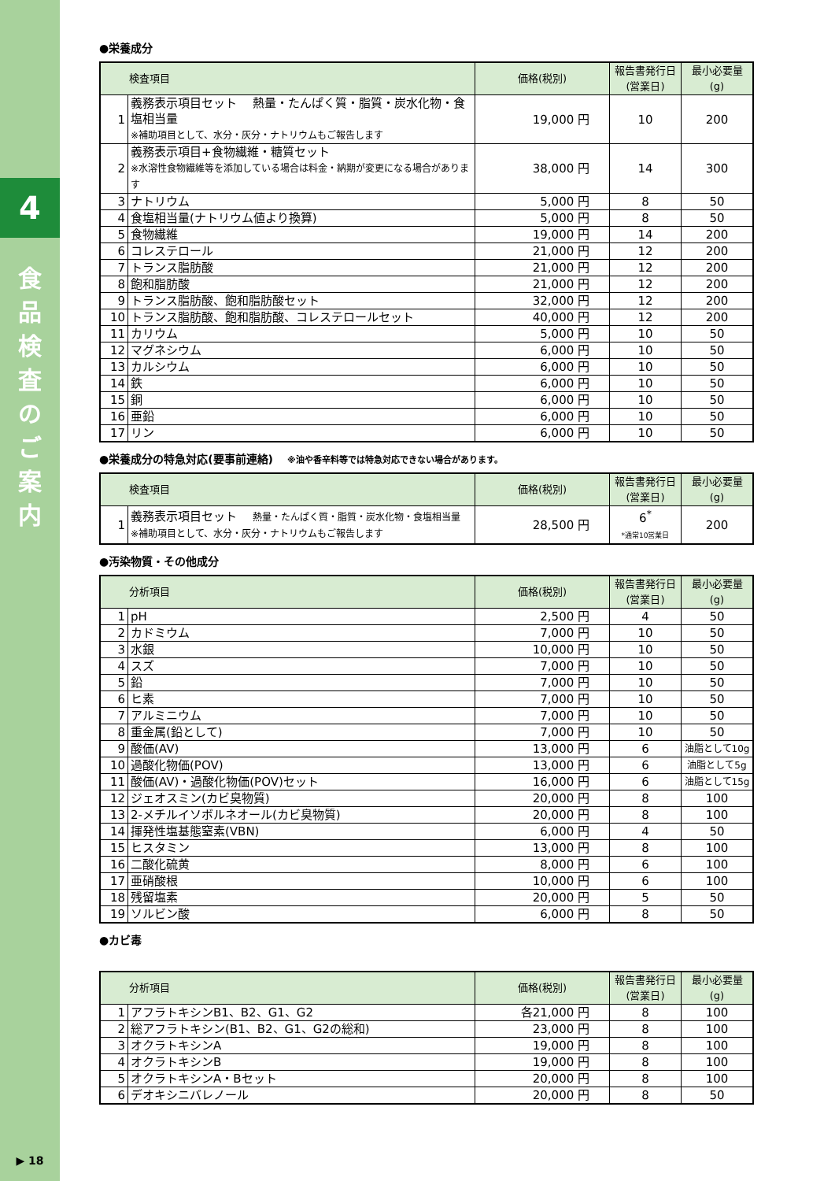4
食
品
検
査
の
ご
案
内
▶ 18
●栄養成分
| 検査項目 | | 価格(税別) | 報告書発行日 (営業日) | 最小必要量 (g) |
| --- | --- | --- | --- | --- |
| 1 | 義務表示項目セット 熱量・たんぱく質・脂質・炭水化物・食塩相当量 ※補助項目として、水分・灰分・ナトリウムもご報告します | 19,000 円 | 10 | 200 |
| 2 | 義務表示項目+食物繊維・糖質セット ※水溶性食物繊維等を添加している場合は料金・納期が変更になる場合があります | 38,000 円 | 14 | 300 |
| 3 | ナトリウム | 5,000 円 | 8 | 50 |
| 4 | 食塩相当量(ナトリウム値より換算) | 5,000 円 | 8 | 50 |
| 5 | 食物繊維 | 19,000 円 | 14 | 200 |
| 6 | コレステロール | 21,000 円 | 12 | 200 |
| 7 | トランス脂肪酸 | 21,000 円 | 12 | 200 |
| 8 | 飽和脂肪酸 | 21,000 円 | 12 | 200 |
| 9 | トランス脂肪酸、飽和脂肪酸セット | 32,000 円 | 12 | 200 |
| 10 | トランス脂肪酸、飽和脂肪酸、コレステロールセット | 40,000 円 | 12 | 200 |
| 11 | カリウム | 5,000 円 | 10 | 50 |
| 12 | マグネシウム | 6,000 円 | 10 | 50 |
| 13 | カルシウム | 6,000 円 | 10 | 50 |
| 14 | 鉄 | 6,000 円 | 10 | 50 |
| 15 | 銅 | 6,000 円 | 10 | 50 |
| 16 | 亜鉛 | 6,000 円 | 10 | 50 |
| 17 | リン | 6,000 円 | 10 | 50 |
●栄養成分の特急対応(要事前連絡) ※油や香辛料等では特急対応できない場合があります。
| 検査項目 | | 価格(税別) | 報告書発行日 (営業日) | 最小必要量 (g) |
| --- | --- | --- | --- | --- |
| 1 | 義務表示項目セット 熱量・たんぱく質・脂質・炭水化物・食塩相当量 ※補助項目として、水分・灰分・ナトリウムもご報告します | 28,500 円 | 6<sup>*</sup> *通常10営業日 | 200 |
●汚染物質・その他成分
| 分析項目 | | 価格(税別) | 報告書発行日 (営業日) | 最小必要量 (g) |
| --- | --- | --- | --- | --- |
| 1 | pH | 2,500 円 | 4 | 50 |
| 2 | カドミウム | 7,000 円 | 10 | 50 |
| 3 | 水銀 | 10,000 円 | 10 | 50 |
| 4 | スズ | 7,000 円 | 10 | 50 |
| 5 | 鉛 | 7,000 円 | 10 | 50 |
| 6 | ヒ素 | 7,000 円 | 10 | 50 |
| 7 | アルミニウム | 7,000 円 | 10 | 50 |
| 8 | 重金属(鉛として) | 7,000 円 | 10 | 50 |
| 9 | 酸価(AV) | 13,000 円 | 6 | 油脂として10g |
| 10 | 過酸化物価(POV) | 13,000 円 | 6 | 油脂として5g |
| 11 | 酸価(AV)・過酸化物価(POV)セット | 16,000 円 | 6 | 油脂として15g |
| 12 | ジェオスミン(カビ臭物質) | 20,000 円 | 8 | 100 |
| 13 | 2-メチルイソボルネオール(カビ臭物質) | 20,000 円 | 8 | 100 |
| 14 | 揮発性塩基態窒素(VBN) | 6,000 円 | 4 | 50 |
| 15 | ヒスタミン | 13,000 円 | 8 | 100 |
| 16 | 二酸化硫黄 | 8,000 円 | 6 | 100 |
| 17 | 亜硝酸根 | 10,000 円 | 6 | 100 |
| 18 | 残留塩素 | 20,000 円 | 5 | 50 |
| 19 | ソルビン酸 | 6,000 円 | 8 | 50 |
●カビ毒
| 分析項目 | | 価格(税別) | 報告書発行日 (営業日) | 最小必要量 (g) |
| --- | --- | --- | --- | --- |
| 1 | アフラトキシンB1、B2、G1、G2 | 各21,000 円 | 8 | 100 |
| 2 | 総アフラトキシン(B1、B2、G1、G2の総和) | 23,000 円 | 8 | 100 |
| 3 | オクラトキシンA | 19,000 円 | 8 | 100 |
| 4 | オクラトキシンB | 19,000 円 | 8 | 100 |
| 5 | オクラトキシンA・Bセット | 20,000 円 | 8 | 100 |
| 6 | デオキシニバレノール | 20,000 円 | 8 | 50 |